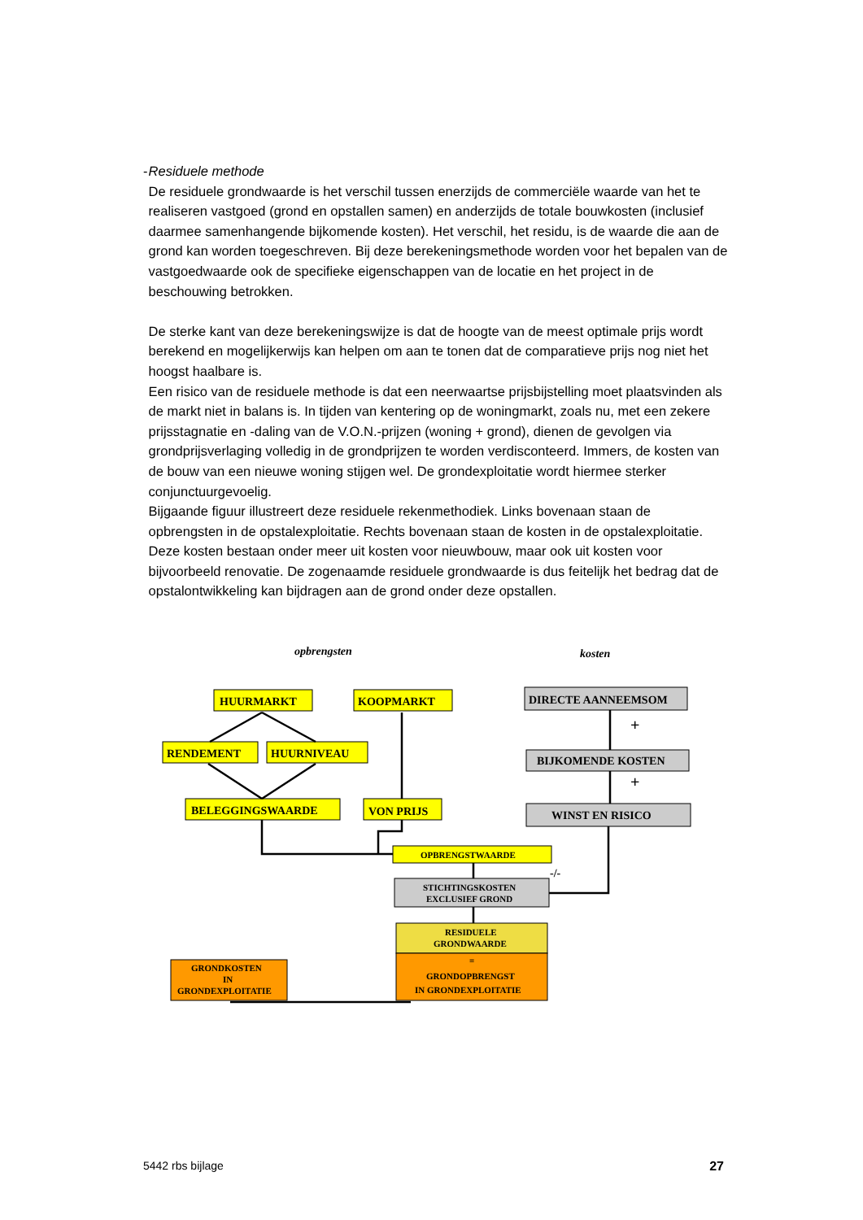- Residuele methode
De residuele grondwaarde is het verschil tussen enerzijds de commerciële waarde van het te realiseren vastgoed (grond en opstallen samen) en anderzijds de totale bouwkosten (inclusief daarmee samenhangende bijkomende kosten). Het verschil, het residu, is de waarde die aan de grond kan worden toegeschreven. Bij deze berekeningsmethode worden voor het bepalen van de vastgoedwaarde ook de specifieke eigenschappen van de locatie en het project in de beschouwing betrokken.
De sterke kant van deze berekeningswijze is dat de hoogte van de meest optimale prijs wordt berekend en mogelijkerwijs kan helpen om aan te tonen dat de comparatieve prijs nog niet het hoogst haalbare is.
Een risico van de residuele methode is dat een neerwaartse prijsbijstelling moet plaatsvinden als de markt niet in balans is. In tijden van kentering op de woningmarkt, zoals nu, met een zekere prijsstagnatie en -daling van de V.O.N.-prijzen (woning + grond), dienen de gevolgen via grondprijsverlaging volledig in de grondprijzen te worden verdisconteerd. Immers, de kosten van de bouw van een nieuwe woning stijgen wel. De grondexploitatie wordt hiermee sterker conjunctuurgevoelig.
Bijgaande figuur illustreert deze residuele rekenmethodiek. Links bovenaan staan de opbrengsten in de opstalexploitatie. Rechts bovenaan staan de kosten in de opstalexploitatie. Deze kosten bestaan onder meer uit kosten voor nieuwbouw, maar ook uit kosten voor bijvoorbeeld renovatie. De zogenaamde residuele grondwaarde is dus feitelijk het bedrag dat de opstalontwikkeling kan bijdragen aan de grond onder deze opstallen.
opbrengsten
kosten
HUURMARKT
KOOPMARKT
RENDEMENT
HUURNIVEAU
BELEGGINGSWAARDE
VON PRIJS
DIRECTE AANNEEMSOM
BIJKOMENDE KOSTEN
WINST EN RISICO
+
+
-/-
OPBRENGSTWAARDE
STICHTINGSKOSTEN
EXCLUSIEF GROND
RESIDUELE
GRONDWAARDE
=
GRONDOPBRENGST
IN GRONDEXPLOITATIE
GRONDKOSTEN
IN
GRONDEXPLOITATIE
5442 rbs bijlage 27